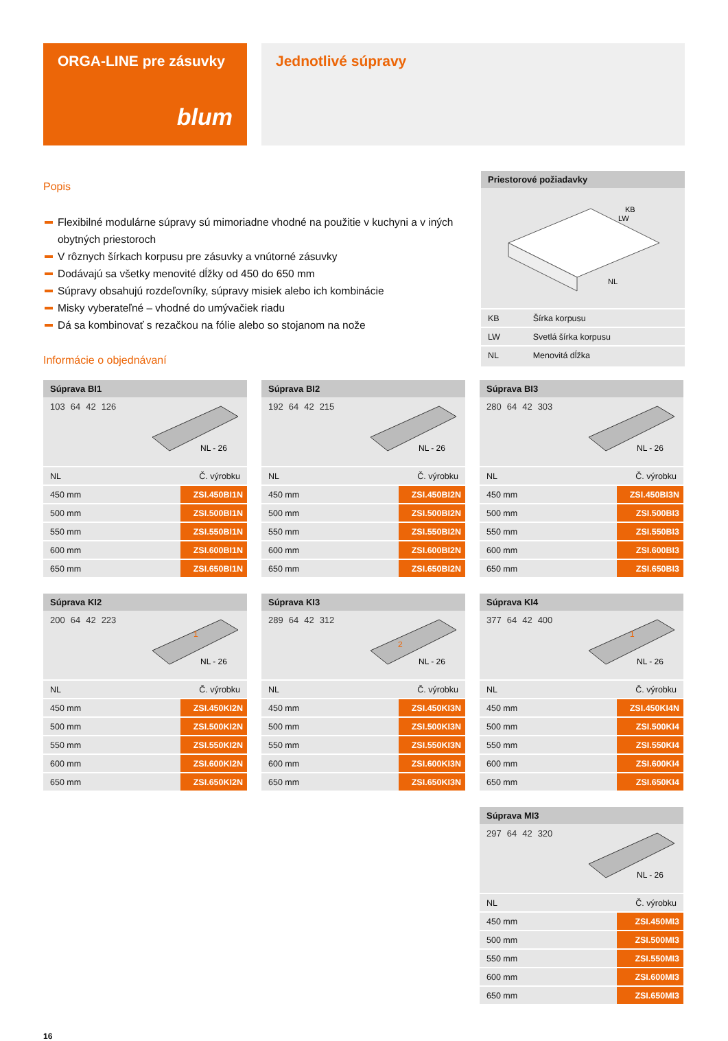ORGA-LINE pre zásuvky
blum
Jednotlivé súpravy
Popis
Flexibilné modulárne súpravy sú mimoriadne vhodné na použitie v kuchyni a v iných obytných priestoroch
V rôznych šírkach korpusu pre zásuvky a vnútorné zásuvky
Dodávajú sa všetky menovité dĺžky od 450 do 650 mm
Súpravy obsahujú rozdeľovníky, súpravy misiek alebo ich kombinácie
Misky vyberateľné – vhodné do umývačiek riadu
Dá sa kombinovať s rezačkou na fólie alebo so stojanom na nože
Informácie o objednávaní
Priestorové požiadavky
KB
LW
NL
| KB | Šírka korpusu |
| LW | Svetlá šírka korpusu |
| NL | Menovitá dĺžka |
Súprava BI1
103 64 42 126
NL - 26
| NL | Č. výrobku |
| --- | --- |
| 450 mm | ZSI.450BI1N |
| 500 mm | ZSI.500BI1N |
| 550 mm | ZSI.550BI1N |
| 600 mm | ZSI.600BI1N |
| 650 mm | ZSI.650BI1N |
Súprava BI2
192 64 42 215
NL - 26
| NL | Č. výrobku |
| --- | --- |
| 450 mm | ZSI.450BI2N |
| 500 mm | ZSI.500BI2N |
| 550 mm | ZSI.550BI2N |
| 600 mm | ZSI.600BI2N |
| 650 mm | ZSI.650BI2N |
Súprava BI3
280 64 42 303
NL - 26
| NL | Č. výrobku |
| --- | --- |
| 450 mm | ZSI.450BI3N |
| 500 mm | ZSI.500BI3 |
| 550 mm | ZSI.550BI3 |
| 600 mm | ZSI.600BI3 |
| 650 mm | ZSI.650BI3 |
Súprava KI2
200 64 42 223
NL - 26
1
| NL | Č. výrobku |
| --- | --- |
| 450 mm | ZSI.450KI2N |
| 500 mm | ZSI.500KI2N |
| 550 mm | ZSI.550KI2N |
| 600 mm | ZSI.600KI2N |
| 650 mm | ZSI.650KI2N |
Súprava KI3
289 64 42 312
NL - 26
2
| NL | Č. výrobku |
| --- | --- |
| 450 mm | ZSI.450KI3N |
| 500 mm | ZSI.500KI3N |
| 550 mm | ZSI.550KI3N |
| 600 mm | ZSI.600KI3N |
| 650 mm | ZSI.650KI3N |
Súprava KI4
377 64 42 400
NL - 26
1
| NL | Č. výrobku |
| --- | --- |
| 450 mm | ZSI.450KI4N |
| 500 mm | ZSI.500KI4 |
| 550 mm | ZSI.550KI4 |
| 600 mm | ZSI.600KI4 |
| 650 mm | ZSI.650KI4 |
Súprava MI3
297 64 42 320
NL - 26
| NL | Č. výrobku |
| --- | --- |
| 450 mm | ZSI.450MI3 |
| 500 mm | ZSI.500MI3 |
| 550 mm | ZSI.550MI3 |
| 600 mm | ZSI.600MI3 |
| 650 mm | ZSI.650MI3 |
16